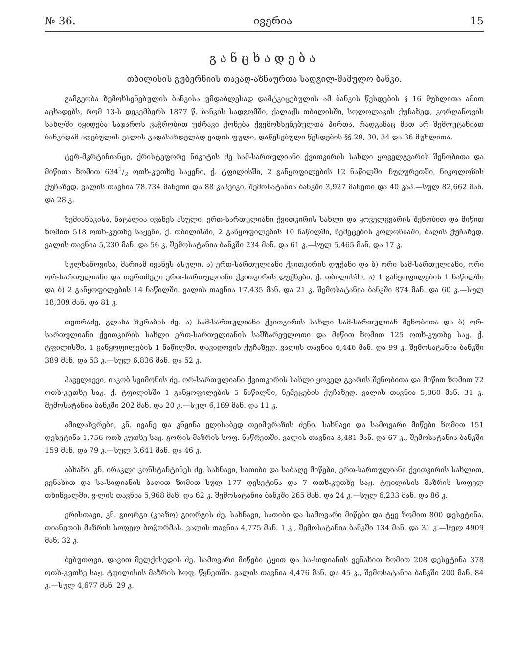№ 36. ივერია 15
განცხადება
თბილისის გუბერნიის თავად-აზნაურთა სადგილ-მამულო ბანკი.
გამგეობა ზემოხსენებულის ბანკისა უმდაბლესად დამტკიცებულის ამ ბანკის წესდების § 16 მუხლითა ამით აცხადებს, რომ 13-ს დეკემბერს 1877 წ. ბანკის სადგომში, ქალაქს თბილისში, სოლოლაკის ქუჩაზედ, კორღანოვის სახლში იყიდება საჯაროს ვაჭრობით უძრავი ქონება ქვემოხსენებულთა პირთა, რადგანაც მათ არ შემოუტანიათ ბანკიდამ აღებულის ვალის გადასახდელად ვადის ფული, დაწესებული წესდების §§ 29, 30, 34 და 36 მუხლითა.
ტერ-მკრტიჩიანცი, ქრისტეფორე ნიკიტის ძე სამ-სართულიანი ქვითკირის სახლი ყოველგვარის შენობითა და მიწითა ზომით 6341/2 ოთხ-კუთხე საჟენი, ქ. ტფილისში, 2 განყოფილების 12 ნაწილში, ჩუღურეთში, ნიკოლოზის ქუჩაზედ. ვალის თავნია 78,734 მანეთი და 88 კაპეიკი, შემოსატანია ბანკში 3,927 მანეთი და 40 კაპ.—სულ 82,662 მან. და 28 კ.
ზემიანსკისა, ნატალია ივანეს ასული. ერთ-სართულიანი ქვითკირის სახლი და ყოველგვარის შენობით და მიწით ზომით 518 ოთხ-კუთხე საჟენი, ქ. თბილისში, 2 განყოფილების 10 ნაწილში, ნემეცების კოლონიაში, ბაღის ქუჩაზედ. ვალის თავნია 5,230 მან. და 56 კ. შემოსატანია ბანკში 234 მან. და 61 კ.—სულ 5,465 მან. და 17 კ.
სულხანოვისა, მარიამ ივანეს ასული. ა) ერთ-სართულიანი ქვითკირის დუქანი და ბ) ორი სამ-სართულიანი, ორი ორ-სართულიანი და თერთმეტი ერთ-სართულიანი ქვითკირის დუქნები. ქ. თბილისში, ა) 1 განყოფილების 1 ნაწილში და ბ) 2 განყოფილების 14 ნაწილში. ვალის თავნია 17,435 მან. და 21 კ. შემოსატანია ბანკში 874 მან. და 60 კ.—სულ 18,309 მან. და 81 კ.
თეთრაძე, გლახა ზურაბის ძე. ა) სამ-სართულიანი ქვითკირის სახლი სამ-სართულიან შენობითა და ბ) ორ-სართულიანი ქვითკირის სახლი ერთ-სართულიანის საშზარეულოთი და მიწით ზომით 125 ოთხ-კუთხე საჟ. ქ. ტფილისში, 1 განყოფილების 1 ნაწილში, დავიდოვის ქუჩაზედ. ვალის თავნია 6,446 მან. და 99 კ. შემოსატანია ბანკში 389 მან. და 53 კ.—სულ 6,836 მან. და 52 კ.
პაველიევი, იაკობ სვიმონის ძე. ორ-სართულიანი ქვითკირის სახლი ყოველ გვარის შენობითა და მიწით ზომით 72 ოთხ-კუთხე საჟ. ქ. ტფილისში 1 განყოფილების 5 ნაწილში, ნემეცების ქუჩაზედ. ვალის თავნია 5,860 მან. 31 კ. შემოსატანია ბანკში 202 მან. და 20 კ.—სულ 6,169 მან. და 11 კ.
ამილახვრები, კნ. ივანე და კნეინა ელისაბედ თეიმურაზის ძენი. სახნავი და სამოვარი მიწები ზომით 151 დესეტინა 1,756 ოთხ-კუთხე საჟ. გორის მაზრის სოფ. ნაწრეთში. ვალის თავნია 3,481 მან. და 67 კ., შემოსატანია ბანკში 159 მან. და 79 კ.—სულ 3,641 მან. და 46 კ.
აბხაზი, კნ. ირაკლი კონსტანტინეს ძე. სახნავი, სათიბი და საბაღე მიწები, ერთ-სართულიანი ქვითკირის სახლით, ვენახით და სა-სიდიანის ბაღით ზომით სულ 177 დესეტინა და 7 ოთხ-კუთხე საჟ. ტფილისის მაზრის სოფელ თხინვალში. ვ-ლის თავნია 5,968 მან. და 62 კ. შემოსატანია ბანკში 265 მან. და 24 კ.—სულ 6,233 მან. და 86 კ.
ერისთავი, კნ. გიორგი (კიაზო) გიორგის ძე. სახნავი, სათიბი და სამოვარი მიწები და ტყე ზომით 800 დესეტინა. თიანეთის მაზრის სოფელ ბოჭორმას. ვალის თავნია 4,775 მან. 1 კ., შემოსატანია ბანკში 134 მან. და 31 კ.—სულ 4909 მან. 32 კ.
ბებუთოვი, დავით მელქისედის ძე. სამოვარი მიწები ტყით და სა-სიდიანის ვენახით ზომით 208 დესეტინა 378 ოთხ-კუთხე საჟ. ტფილისის მაზრის სოფ. წყნეთში. ვალის თავნია 4,476 მან. და 45 კ., შემოსატანია ბანკში 200 მან. 84 კ.—სულ 4,677 მან. 29 კ.